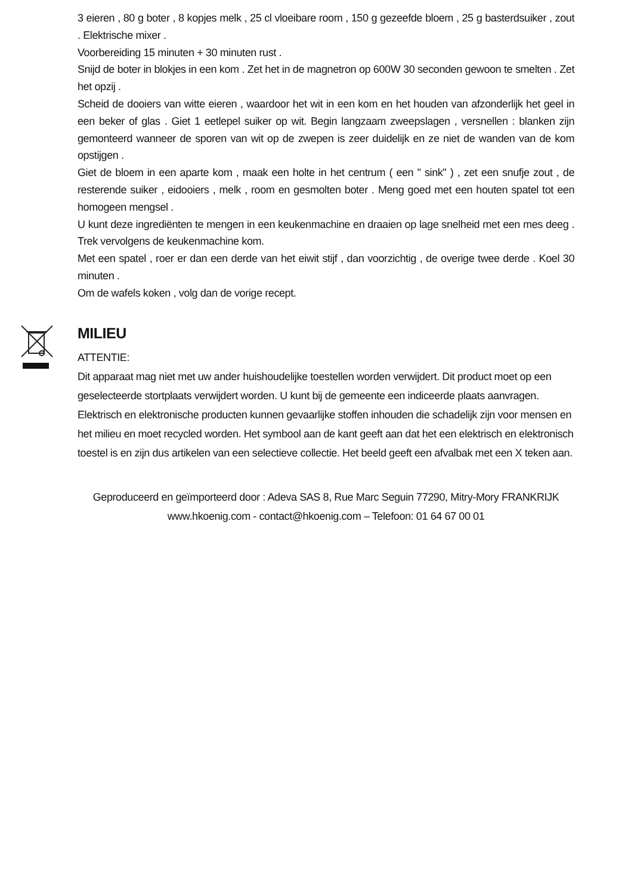3 eieren , 80 g boter , 8 kopjes melk , 25 cl vloeibare room , 150 g gezeefde bloem , 25 g basterdsuiker , zout . Elektrische mixer .
Voorbereiding 15 minuten + 30 minuten rust .
Snijd de boter in blokjes in een kom . Zet het in de magnetron op 600W 30 seconden gewoon te smelten . Zet het opzij .
Scheid de dooiers van witte eieren , waardoor het wit in een kom en het houden van afzonderlijk het geel in een beker of glas . Giet 1 eetlepel suiker op wit. Begin langzaam zweepslagen , versnellen : blanken zijn gemonteerd wanneer de sporen van wit op de zwepen is zeer duidelijk en ze niet de wanden van de kom opstijgen .
Giet de bloem in een aparte kom , maak een holte in het centrum ( een " sink" ) , zet een snufje zout , de resterende suiker , eidooiers , melk , room en gesmolten boter . Meng goed met een houten spatel tot een homogeen mengsel .
U kunt deze ingrediënten te mengen in een keukenmachine en draaien op lage snelheid met een mes deeg . Trek vervolgens de keukenmachine kom.
Met een spatel , roer er dan een derde van het eiwit stijf , dan voorzichtig , de overige twee derde . Koel 30 minuten .
Om de wafels koken , volg dan de vorige recept.
MILIEU
ATTENTIE:
Dit apparaat mag niet met uw ander huishoudelijke toestellen worden verwijdert. Dit product moet op een geselecteerde stortplaats verwijdert worden. U kunt bij de gemeente een indiceerde plaats aanvragen. Elektrisch en elektronische producten kunnen gevaarlijke stoffen inhouden die schadelijk zijn voor mensen en het milieu en moet recycled worden. Het symbool aan de kant geeft aan dat het een elektrisch en elektronisch toestel is en zijn dus artikelen van een selectieve collectie. Het beeld geeft een afvalbak met een X teken aan.
Geproduceerd en geïmporteerd door : Adeva SAS 8, Rue Marc Seguin 77290, Mitry-Mory FRANKRIJK
www.hkoenig.com - contact@hkoenig.com – Telefoon: 01 64 67 00 01